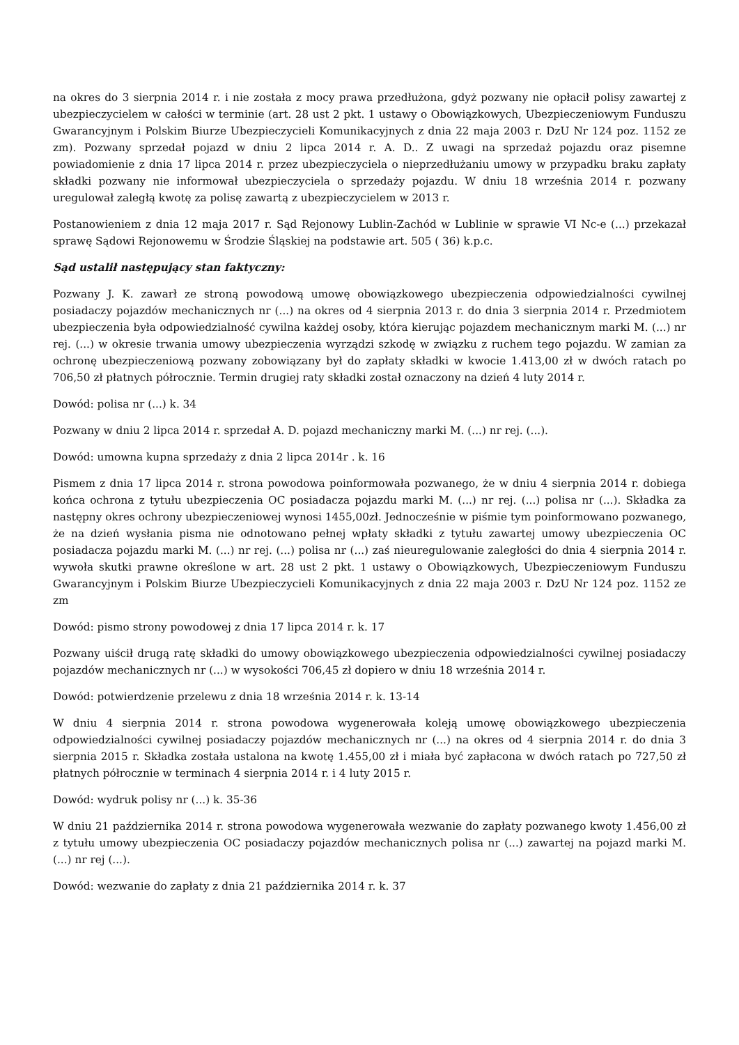na okres do 3 sierpnia 2014 r. i nie została z mocy prawa przedłużona, gdyż pozwany nie opłacił polisy zawartej z ubezpieczycielem w całości w terminie (art. 28 ust 2 pkt. 1 ustawy o Obowiązkowych, Ubezpieczeniowym Funduszu Gwarancyjnym i Polskim Biurze Ubezpieczycieli Komunikacyjnych z dnia 22 maja 2003 r. DzU Nr 124 poz. 1152 ze zm). Pozwany sprzedał pojazd w dniu 2 lipca 2014 r. A. D.. Z uwagi na sprzedaż pojazdu oraz pisemne powiadomienie z dnia 17 lipca 2014 r. przez ubezpieczyciela o nieprzedłużaniu umowy w przypadku braku zapłaty składki pozwany nie informował ubezpieczyciela o sprzedaży pojazdu. W dniu 18 września 2014 r. pozwany uregulował zaległą kwotę za polisę zawartą z ubezpieczycielem w 2013 r.
Postanowieniem z dnia 12 maja 2017 r. Sąd Rejonowy Lublin-Zachód w Lublinie w sprawie VI Nc-e (...) przekazał sprawę Sądowi Rejonowemu w Środzie Śląskiej na podstawie art. 505 ( 36) k.p.c.
Sąd ustalił następujący stan faktyczny:
Pozwany J. K. zawarł ze stroną powodową umowę obowiązkowego ubezpieczenia odpowiedzialności cywilnej posiadaczy pojazdów mechanicznych nr (...) na okres od 4 sierpnia 2013 r. do dnia 3 sierpnia 2014 r. Przedmiotem ubezpieczenia była odpowiedzialność cywilna każdej osoby, która kierując pojazdem mechanicznym marki M. (...) nr rej. (...) w okresie trwania umowy ubezpieczenia wyrządzi szkodę w związku z ruchem tego pojazdu. W zamian za ochronę ubezpieczeniową pozwany zobowiązany był do zapłaty składki w kwocie 1.413,00 zł w dwóch ratach po 706,50 zł płatnych półrocznie. Termin drugiej raty składki został oznaczony na dzień 4 luty 2014 r.
Dowód: polisa nr (...) k. 34
Pozwany w dniu 2 lipca 2014 r. sprzedał A. D. pojazd mechaniczny marki M. (...) nr rej. (...).
Dowód: umowna kupna sprzedaży z dnia 2 lipca 2014r . k. 16
Pismem z dnia 17 lipca 2014 r. strona powodowa poinformowała pozwanego, że w dniu 4 sierpnia 2014 r. dobiega końca ochrona z tytułu ubezpieczenia OC posiadacza pojazdu marki M. (...) nr rej. (...) polisa nr (...). Składka za następny okres ochrony ubezpieczeniowej wynosi 1455,00zł. Jednocześnie w piśmie tym poinformowano pozwanego, że na dzień wysłania pisma nie odnotowano pełnej wpłaty składki z tytułu zawartej umowy ubezpieczenia OC posiadacza pojazdu marki M. (...) nr rej. (...) polisa nr (...) zaś nieuregulowanie zaległości do dnia 4 sierpnia 2014 r. wywoła skutki prawne określone w art. 28 ust 2 pkt. 1 ustawy o Obowiązkowych, Ubezpieczeniowym Funduszu Gwarancyjnym i Polskim Biurze Ubezpieczycieli Komunikacyjnych z dnia 22 maja 2003 r. DzU Nr 124 poz. 1152 ze zm
Dowód: pismo strony powodowej z dnia 17 lipca 2014 r. k. 17
Pozwany uiścił drugą ratę składki do umowy obowiązkowego ubezpieczenia odpowiedzialności cywilnej posiadaczy pojazdów mechanicznych nr (...) w wysokości 706,45 zł dopiero w dniu 18 września 2014 r.
Dowód: potwierdzenie przelewu z dnia 18 września 2014 r. k. 13-14
W dniu 4 sierpnia 2014 r. strona powodowa wygenerowała koleją umowę obowiązkowego ubezpieczenia odpowiedzialności cywilnej posiadaczy pojazdów mechanicznych nr (...) na okres od 4 sierpnia 2014 r. do dnia 3 sierpnia 2015 r. Składka została ustalona na kwotę 1.455,00 zł i miała być zapłacona w dwóch ratach po 727,50 zł płatnych półrocznie w terminach 4 sierpnia 2014 r. i 4 luty 2015 r.
Dowód: wydruk polisy nr (...) k. 35-36
W dniu 21 października 2014 r. strona powodowa wygenerowała wezwanie do zapłaty pozwanego kwoty 1.456,00 zł z tytułu umowy ubezpieczenia OC posiadaczy pojazdów mechanicznych polisa nr (...) zawartej na pojazd marki M. (...) nr rej (...).
Dowód: wezwanie do zapłaty z dnia 21 października 2014 r. k. 37